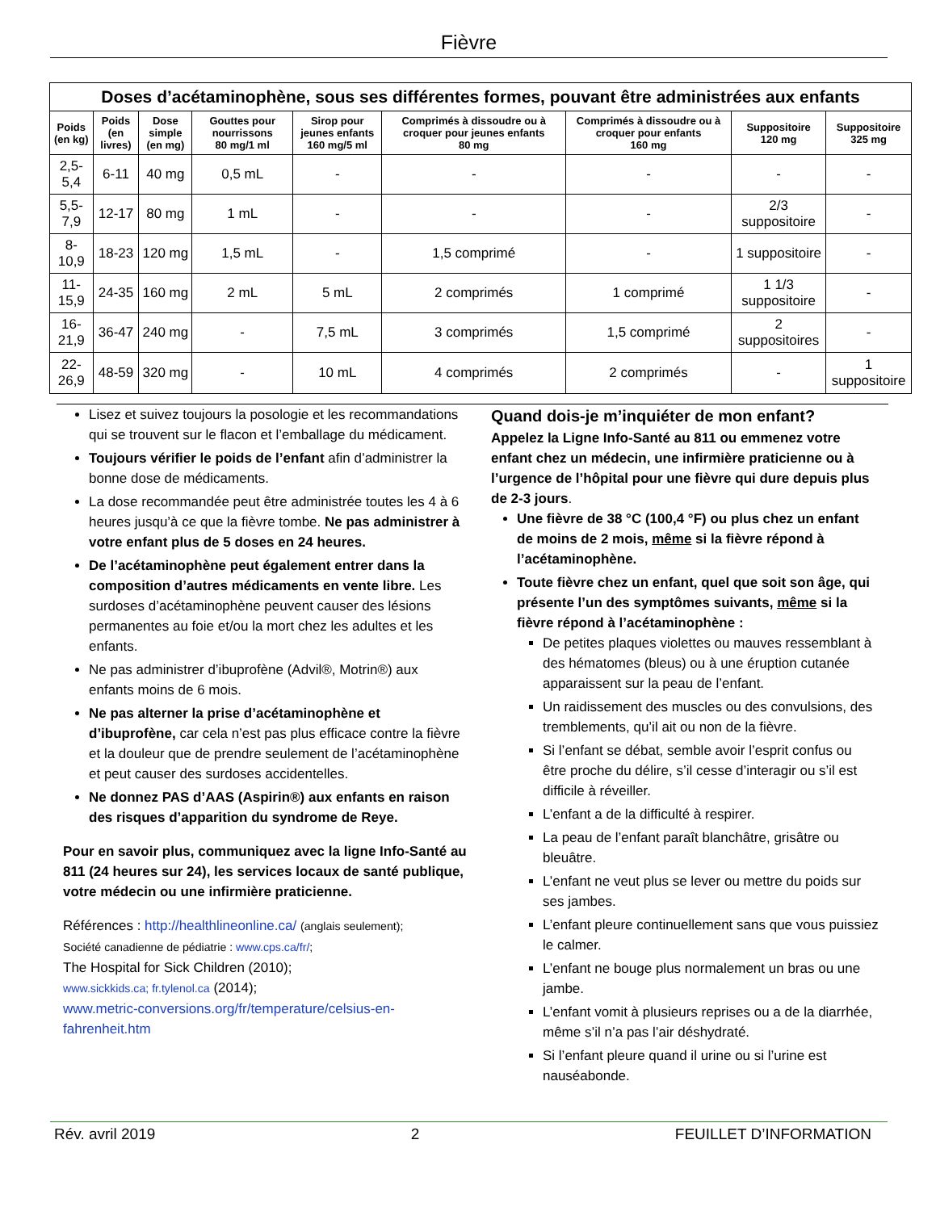Fièvre
| Doses d’acétaminophène, sous ses différentes formes, pouvant être administrées aux enfants | | | | | | | | |
| Poids (en kg) | Poids (en livres) | Dose simple (en mg) | Gouttes pour nourrissons 80 mg/1 ml | Sirop pour jeunes enfants 160 mg/5 ml | Comprimés à dissoudre ou à croquer pour jeunes enfants 80 mg | Comprimés à dissoudre ou à croquer pour enfants 160 mg | Suppositoire 120 mg | Suppositoire 325 mg |
| 2,5-5,4 | 6-11 | 40 mg | 0,5 mL | - | - | - | - | - |
| 5,5-7,9 | 12-17 | 80 mg | 1 mL | - | - | - | 2/3 suppositoire | - |
| 8-10,9 | 18-23 | 120 mg | 1,5 mL | - | 1,5 comprimé | - | 1 suppositoire | - |
| 11-15,9 | 24-35 | 160 mg | 2 mL | 5 mL | 2 comprimés | 1 comprimé | 1 1/3 suppositoire | - |
| 16-21,9 | 36-47 | 240 mg | - | 7,5 mL | 3 comprimés | 1,5 comprimé | 2 suppositoires | - |
| 22-26,9 | 48-59 | 320 mg | - | 10 mL | 4 comprimés | 2 comprimés | - | 1 suppositoire |
Lisez et suivez toujours la posologie et les recommandations qui se trouvent sur le flacon et l’emballage du médicament.
Toujours vérifier le poids de l’enfant afin d’administrer la bonne dose de médicaments.
La dose recommandée peut être administrée toutes les 4 à 6 heures jusqu’à ce que la fièvre tombe. Ne pas administrer à votre enfant plus de 5 doses en 24 heures.
De l’acétaminophène peut également entrer dans la composition d’autres médicaments en vente libre. Les surdoses d’acétaminophène peuvent causer des lésions permanentes au foie et/ou la mort chez les adultes et les enfants.
Ne pas administrer d’ibuprofène (Advil®, Motrin®) aux enfants moins de 6 mois.
Ne pas alterner la prise d’acétaminophène et d’ibuprofène, car cela n’est pas plus efficace contre la fièvre et la douleur que de prendre seulement de l’acétaminophène et peut causer des surdoses accidentelles.
Ne donnez PAS d’AAS (Aspirin®) aux enfants en raison des risques d’apparition du syndrome de Reye.
Pour en savoir plus, communiquez avec la ligne Info-Santé au 811 (24 heures sur 24), les services locaux de santé publique, votre médecin ou une infirmière praticienne.
Références : http://healthlineonline.ca/ (anglais seulement);
Société canadienne de pédiatrie : www.cps.ca/fr/;
The Hospital for Sick Children (2010);
www.sickkids.ca; fr.tylenol.ca (2014);
www.metric-conversions.org/fr/temperature/celsius-en-fahrenheit.htm
Quand dois-je m’inquiéter de mon enfant?
Appelez la Ligne Info-Santé au 811 ou emmenez votre enfant chez un médecin, une infirmière praticienne ou à l’urgence de l’hôpital pour une fièvre qui dure depuis plus de 2-3 jours.
Une fièvre de 38 °C (100,4 °F) ou plus chez un enfant de moins de 2 mois, même si la fièvre répond à l’acétaminophène.
Toute fièvre chez un enfant, quel que soit son âge, qui présente l’un des symptômes suivants, même si la fièvre répond à l’acétaminophène :
De petites plaques violettes ou mauves ressemblant à des hématomes (bleus) ou à une éruption cutanée apparaissent sur la peau de l’enfant.
Un raidissement des muscles ou des convulsions, des tremblements, qu’il ait ou non de la fièvre.
Si l’enfant se débat, semble avoir l’esprit confus ou être proche du délire, s’il cesse d’interagir ou s’il est difficile à réveiller.
L’enfant a de la difficulté à respirer.
La peau de l’enfant paraît blanchâtre, grisâtre ou bleuâtre.
L’enfant ne veut plus se lever ou mettre du poids sur ses jambes.
L’enfant pleure continuellement sans que vous puissiez le calmer.
L’enfant ne bouge plus normalement un bras ou une jambe.
L’enfant vomit à plusieurs reprises ou a de la diarrhée, même s’il n’a pas l’air déshydraté.
Si l’enfant pleure quand il urine ou si l’urine est nauséabonde.
Rév. avril 2019 2 FEUILLET D’INFORMATION